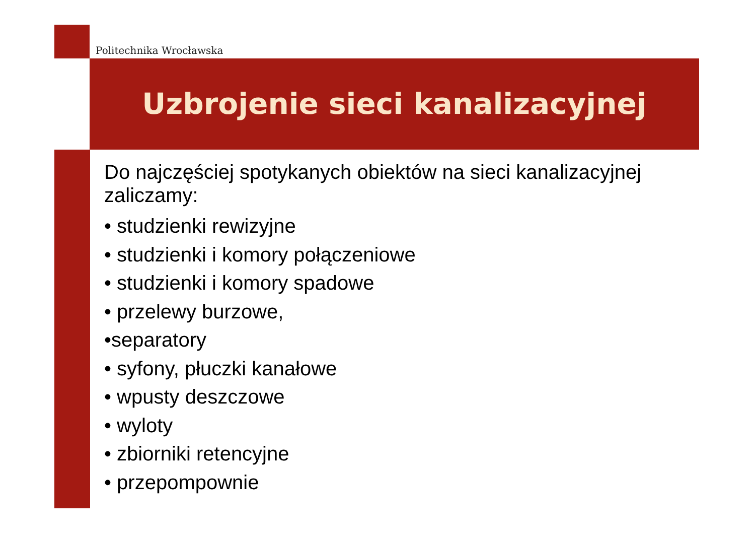Politechnika Wrocławska
Uzbrojenie sieci kanalizacyjnej
Do najczęściej spotykanych obiektów na sieci kanalizacyjnej zaliczamy:
• studzienki rewizyjne
• studzienki i komory połączeniowe
• studzienki i komory spadowe
• przelewy burzowe,
•separatory
• syfony, płuczki kanałowe
• wpusty deszczowe
• wyloty
• zbiorniki retencyjne
• przepompownie